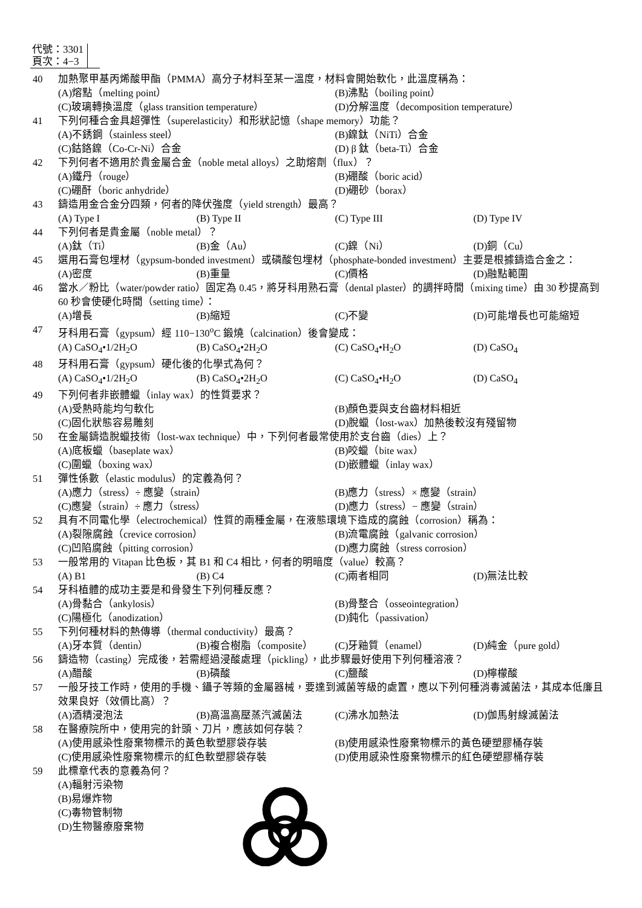代號：3301
頁次：4−3
40 加熱聚甲基丙烯酸甲酯（PMMA）高分子材料至某一溫度，材料會開始軟化，此溫度稱為：
(A)熔點（melting point） (B)沸點（boiling point）
(C)玻璃轉換溫度（glass transition temperature） (D)分解溫度（decomposition temperature）
41 下列何種合金具超彈性（superelasticity）和形狀記憶（shape memory）功能？
(A)不銹鋼（stainless steel） (B)鎳鈦（NiTi）合金
(C)鈷鉻鎳（Co-Cr-Ni）合金 (D) β 鈦（beta-Ti）合金
42 下列何者不適用於貴金屬合金（noble metal alloys）之助熔劑（flux）？
(A)鐵丹（rouge） (B)硼酸（boric acid）
(C)硼酐（boric anhydride） (D)硼砂（borax）
43 鑄造用金合金分四類，何者的降伏強度（yield strength）最高？
(A) Type I (B) Type II (C) Type III (D) Type IV
44 下列何者是貴金屬（noble metal）？
(A)鈦（Ti） (B)金（Au） (C)鎳（Ni） (D)銅（Cu）
45 選用石膏包埋材（gypsum-bonded investment）或磷酸包埋材（phosphate-bonded investment）主要是根據鑄造合金之：
(A)密度 (B)重量 (C)價格 (D)融點範圍
46 當水／粉比（water/powder ratio）固定為 0.45，將牙科用熟石膏（dental plaster）的調拌時間（mixing time）由 30 秒提高到 60 秒會使硬化時間（setting time）：
(A)增長 (B)縮短 (C)不變 (D)可能增長也可能縮短
47 牙科用石膏（gypsum）經 110−130<sup>o</sup>C 鍛燒（calcination）後會變成：
(A) CaSO<sub>4</sub>•1/2H<sub>2</sub>O (B) CaSO<sub>4</sub>•2H<sub>2</sub>O (C) CaSO<sub>4</sub>•H<sub>2</sub>O (D) CaSO<sub>4</sub>
48 牙科用石膏（gypsum）硬化後的化學式為何？
(A) CaSO<sub>4</sub>•1/2H<sub>2</sub>O (B) CaSO<sub>4</sub>•2H<sub>2</sub>O (C) CaSO<sub>4</sub>•H<sub>2</sub>O (D) CaSO<sub>4</sub>
49 下列何者非嵌體蠟（inlay wax）的性質要求？
(A)受熱時能均勻軟化 (B)顏色要與支台齒材料相近
(C)固化狀態容易雕刻 (D)脫蠟（lost-wax）加熱後較沒有殘留物
50 在金屬鑄造脫蠟技術（lost-wax technique）中，下列何者最常使用於支台齒（dies）上？
(A)底板蠟（baseplate wax） (B)咬蠟（bite wax）
(C)圍蠟（boxing wax） (D)嵌體蠟（inlay wax）
51 彈性係數（elastic modulus）的定義為何？
(A)應力（stress）÷ 應變（strain） (B)應力（stress）× 應變（strain）
(C)應變（strain）÷ 應力（stress） (D)應力（stress）− 應變（strain）
52 具有不同電化學（electrochemical）性質的兩種金屬，在液態環境下造成的腐蝕（corrosion）稱為：
(A)裂隙腐蝕（crevice corrosion） (B)流電腐蝕（galvanic corrosion）
(C)凹陷腐蝕（pitting corrosion） (D)應力腐蝕（stress corrosion）
53 一般常用的 Vitapan 比色板，其 B1 和 C4 相比，何者的明暗度（value）較高？
(A) B1 (B) C4 (C)兩者相同 (D)無法比較
54 牙科植體的成功主要是和骨發生下列何種反應？
(A)骨黏合（ankylosis） (B)骨整合（osseointegration）
(C)陽極化（anodization） (D)鈍化（passivation）
55 下列何種材料的熱傳導（thermal conductivity）最高？
(A)牙本質（dentin） (B)複合樹脂（composite） (C)牙釉質（enamel） (D)純金（pure gold）
56 鑄造物（casting）完成後，若需經過浸酸處理（pickling），此步驟最好使用下列何種溶液？
(A)醋酸 (B)磷酸 (C)鹽酸 (D)檸檬酸
57 一般牙技工作時，使用的手機、鑷子等類的金屬器械，要達到滅菌等級的處置，應以下列何種消毒滅菌法，其成本低廉且效果良好（效價比高）？
(A)酒精浸泡法 (B)高溫高壓蒸汽滅菌法 (C)沸水加熱法 (D)伽馬射線滅菌法
58 在醫療院所中，使用完的針頭、刀片，應該如何存裝？
(A)使用感染性廢棄物標示的黃色軟塑膠袋存裝 (B)使用感染性廢棄物標示的黃色硬塑膠桶存裝
(C)使用感染性廢棄物標示的紅色軟塑膠袋存裝 (D)使用感染性廢棄物標示的紅色硬塑膠桶存裝
59 此標章代表的意義為何？
(A)輻射污染物
(B)易爆炸物
(C)毒物管制物
(D)生物醫療廢棄物